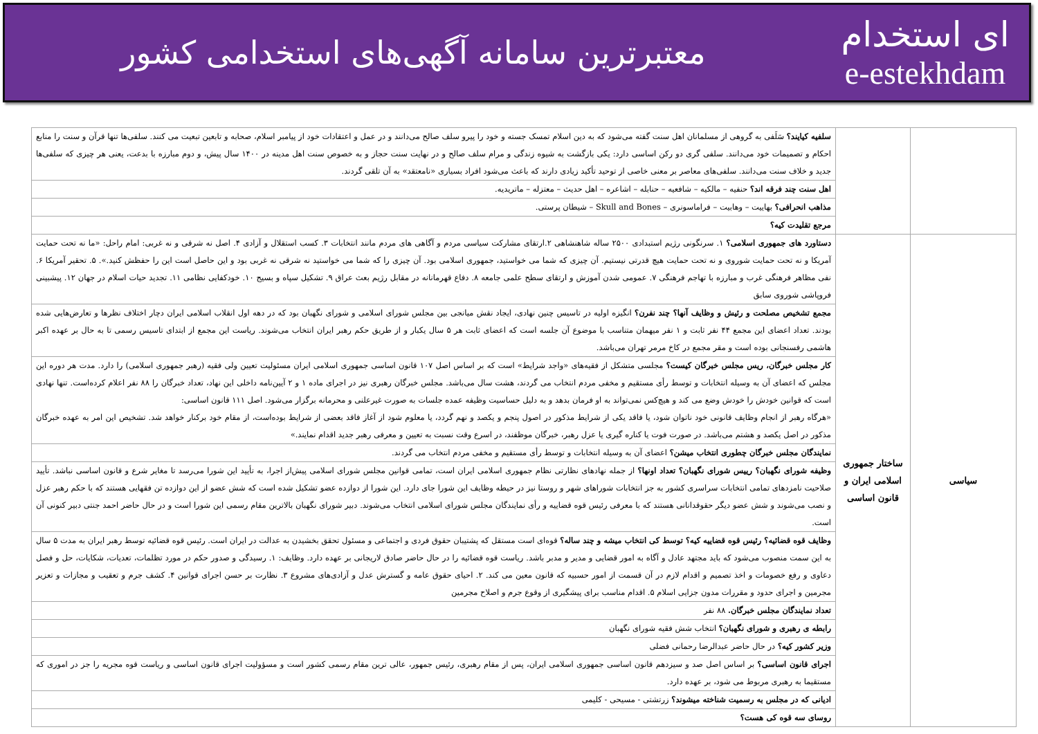ای استخدام
e-estekhdam
معتبرترین سامانه آگهی‌های استخدامی کشور
| | | سلفیه کیایند؟ سَلَفی به گروهی از مسلمانان اهل سنت گفته می‌شود که به دین اسلام تمسک جسته و خود را پیرو سلف صالح می‌دانند و در عمل و اعتقادات خود از پیامبر اسلام، صحابه و تابعین تبعیت می کنند. سلفی‌ها تنها قرآن و سنت را منابع احکام و تصمیمات خود می‌دانند. سلفی گری دو رکن اساسی دارد: یکی بازگشت به شیوه زندگی و مرام سلف صالح و در نهایت سنت حجاز و به خصوص سنت اهل مدینه در ۱۴۰۰ سال پیش، و دوم مبارزه با بدعت، یعنی هر چیزی که سلفی‌ها جدید و خلاف سنت می‌دانند. سلفی‌های معاصر بر معنی خاصی از توحید تأکید زیادی دارند که باعث می‌شود افراد بسیاری «نامعتقد» به آن تلقی گردند. |
| | | اهل سنت چند فرقه اند؟ حنفیه – مالکیه – شافعیه – حنابله – اشاعره – اهل حدیث – معتزله – ماتریدیه. |
| | | مذاهب انحرافی؟ بهاییت – وهابیت – فراماسونری – Skull and Bones – شیطان پرستی. |
| | | مرجع تقلیدت کیه؟ |
| سیاسی | ساختار جمهوری اسلامی ایران و قانون اساسی | دستاورد های جمهوری اسلامی؟ ۱. سرنگونی رژیم استبدادی ۲۵۰۰ ساله شاهنشاهی ۲.ارتقای مشارکت سیاسی مردم و آگاهی های مردم مانند انتخابات ۳. کسب استقلال و آزادی ۴. اصل نه شرقی و نه غربی: امام راحل: «ما نه تحت حمایت آمریکا و نه تحت حمایت شوروی و نه تحت حمایت هیچ قدرتی نیستیم. آن چیزی که شما می خواستید، جمهوری اسلامی بود. آن چیزی را که شما می خواستید نه شرقی نه غربی بود و این حاصل است این را حفظش کنید.». ۵. تحقیر آمریکا ۶. نفی مظاهر فرهنگی غرب و مبارزه با تهاجم فرهنگی ۷. عمومی شدن آموزش و ارتقای سطح علمی جامعه ۸. دفاع قهرمانانه در مقابل رژیم بعث عراق ۹. تشکیل سپاه و بسیج ۱۰. خودکفایی نظامی ۱۱. تجدید حیات اسلام در جهان ۱۲. پیشبینی فروپاشی شوروی سابق |
| | | مجمع تشخیص مصلحت و رئیش و وظایف آنها؟ چند نفرن؟ انگیزه اولیه در تاسیس چنین نهادی، ایجاد نقش میانجی بین مجلس شورای اسلامی و شورای نگهبان بود که در دهه اول انقلاب اسلامی ایران دچار اختلاف نظرها و تعارض‌هایی شده بودند. تعداد اعضای این مجمع ۴۴ نفر ثابت و ۱ نفر میهمان متناسب با موضوع آن جلسه است که اعضای ثابت هر ۵ سال یکبار و از طریق حکم رهبر ایران انتخاب می‌شوند. ریاست این مجمع از ابتدای تاسیس رسمی تا به حال بر عهده اکبر هاشمی رفسنجانی بوده است و مقر مجمع در کاخ مرمر تهران می‌باشد. |
| | | کار مجلس خبرگان، ریس مجلس خبرگان کیست؟ مجلسی متشکل از فقیه‌های «واجد شرایط» است که بر اساس اصل ۱۰۷ قانون اساسی جمهوری اسلامی ایران مسئولیت تعیین ولی فقیه (رهبر جمهوری اسلامی) را دارد. مدت هر دوره این مجلس که اعضای آن به وسیله انتخابات و توسط رأی مستقیم و مخفی مردم انتخاب می گردند، هشت سال می‌باشد. مجلس خبرگان رهبری نیز در اجرای ماده ۱ و ۲ آیین‌نامه داخلی این نهاد، تعداد خبرگان را ۸۸ نفر اعلام کرده‌است. تنها نهادی است که قوانین خودش را خودش وضع می کند و هیچ‌کس نمی‌تواند به او فرمان بدهد و به دلیل حساسیت وظیفه عمده جلسات به صورت غیرعلنی و محرمانه برگزار می‌شود. اصل ۱۱۱ قانون اساسی: «هرگاه رهبر از انجام وظایف قانونی خود ناتوان شود، یا فاقد یکی از شرایط مذکور در اصول پنجم و یکصد و نهم گردد، یا معلوم شود از آغاز فاقد بعضی از شرایط بوده‌است، از مقام خود برکنار خواهد شد. تشخیص این امر به عهده خبرگان مذکور در اصل یکصد و هشتم می‌باشد. در صورت فوت یا کناره گیری یا عزل رهبر، خبرگان موظفند، در اسرع وقت نسبت به تعیین و معرفی رهبر جدید اقدام نمایند.» |
| | | نمایندگان مجلس خبرگان چطوری انتخاب میشن؟ اعضای آن به وسیله انتخابات و توسط رأی مستقیم و مخفی مردم انتخاب می گردند. |
| | | وظیفه شورای نگهبان؟ رییس شورای نگهبان؟ تعداد اونها؟ از جمله نهادهای نظارتی نظام جمهوری اسلامی ایران است، تمامی قوانین مجلس شورای اسلامی پیش‌از اجرا، به تأیید این شورا می‌رسد تا مغایر شرع و قانون اساسی نباشد. تأیید صلاحیت نامزدهای تمامی انتخابات سراسری کشور به جز انتخابات شوراهای شهر و روستا نیز در حیطه وظایف این شورا جای دارد. این شورا از دوازده عضو تشکیل شده است که شش عضو از این دوازده تن فقهایی هستند که با حکم رهبر عزل و نصب می‌شوند و شش عضو دیگر حقوقدانانی هستند که با معرفی رئیس قوه قضاییه و رأی نمایندگان مجلس شورای اسلامی انتخاب می‌شوند. دبیر شورای نگهبان بالاترین مقام رسمی این شورا است و در حال حاضر احمد جنتی دبیر کنونی آن است. |
| | | وظایف قوه قضائیه؟ رئیس قوه قضاییه کیه؟ توسط کی انتخاب میشه و چند ساله؟ قوه‌ای است مستقل که پشتیبان حقوق فردی و اجتماعی و مسئول تحقق بخشیدن به عدالت در ایران است. رئیس قوه قضائیه توسط رهبر ایران به مدت ۵ سال به این سمت منصوب می‌شود که باید مجتهد عادل و آگاه به امور قضایی و مدیر و مدبر باشد. ریاست قوه قضائیه را در حال حاضر صادق لاریجانی بر عهده دارد. وظایف: ۱. رسیدگی و صدور حکم در مورد تظلمات، تعدیات، شکایات، حل و فصل دعاوی و رفع خصومات و اخذ تصمیم و اقدام لازم در آن قسمت از امور حسبیه که قانون معین می کند. ۲. احیای حقوق عامه و گسترش عدل و آزادی‌های مشروع ۳. نظارت بر حسن اجرای قوانین ۴. کشف جرم و تعقیب و مجازات و تعزیر مجرمین و اجرای حدود و مقررات مدون جزایی اسلام ۵. اقدام مناسب برای پیشگیری از وقوع جرم و اصلاح مجرمین |
| | | تعداد نمایندگان مجلس خبرگان. ۸۸ نفر |
| | | رابطه ی رهبری و شورای نگهبان؟ انتخاب شش فقیه شورای نگهبان |
| | | وزیر کشور کیه؟ در حال حاضر عبدالرضا رحمانی فضلی |
| | | اجرای قانون اساسی؟ بر اساس اصل صد و سیزدهم قانون اساسی جمهوری اسلامی ایران، پس از مقام رهبری، رئیس جمهور، عالی ترین مقام رسمی کشور است و مسؤولیت اجرای قانون اساسی و ریاست قوه مجریه را جز در اموری که مستقیما به رهبری مربوط می شود، بر عهده دارد. |
| | | ادیانی که در مجلس به رسمیت شناخته میشوند؟ زرتشتی - مسیحی - کلیمی |
| | | روسای سه قوه کی هست؟ |